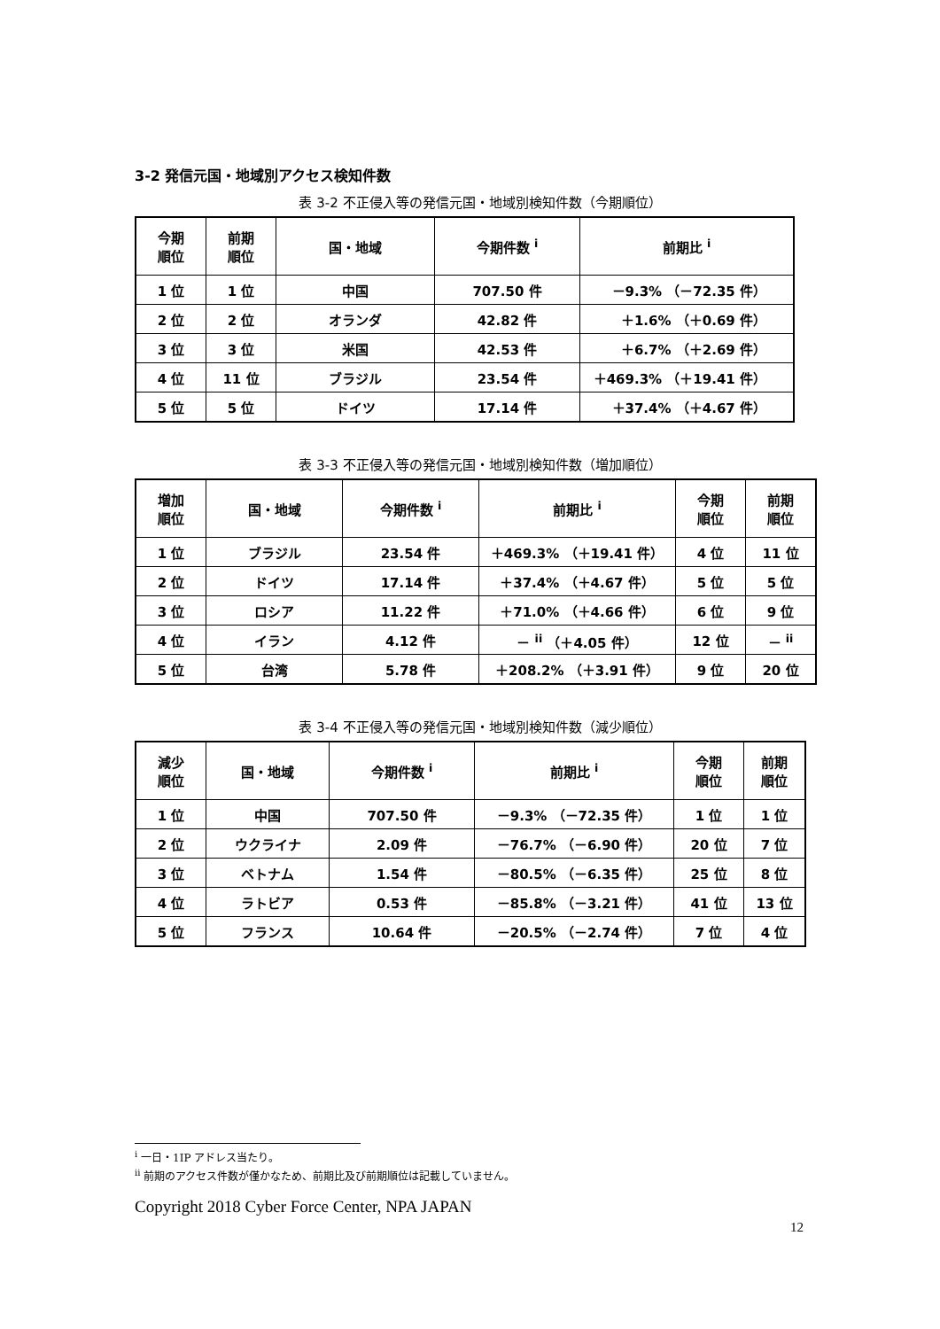3-2 発信元国・地域別アクセス検知件数
表 3-2 不正侵入等の発信元国・地域別検知件数（今期順位）
| 今期 順位 | 前期 順位 | 国・地域 | 今期件数 <sup>i</sup> | 前期比 <sup>i</sup> |
| --- | --- | --- | --- | --- |
| 1 位 | 1 位 | 中国 | 707.50 件 | －9.3% （－72.35 件） |
| 2 位 | 2 位 | オランダ | 42.82 件 | ＋1.6% （＋0.69 件） |
| 3 位 | 3 位 | 米国 | 42.53 件 | ＋6.7% （＋2.69 件） |
| 4 位 | 11 位 | ブラジル | 23.54 件 | ＋469.3% （＋19.41 件） |
| 5 位 | 5 位 | ドイツ | 17.14 件 | ＋37.4% （＋4.67 件） |
表 3-3 不正侵入等の発信元国・地域別検知件数（増加順位）
| 増加 順位 | 国・地域 | 今期件数 <sup>i</sup> | 前期比 <sup>i</sup> | 今期 順位 | 前期 順位 |
| --- | --- | --- | --- | --- | --- |
| 1 位 | ブラジル | 23.54 件 | ＋469.3% （＋19.41 件） | 4 位 | 11 位 |
| 2 位 | ドイツ | 17.14 件 | ＋37.4% （＋4.67 件） | 5 位 | 5 位 |
| 3 位 | ロシア | 11.22 件 | ＋71.0% （＋4.66 件） | 6 位 | 9 位 |
| 4 位 | イラン | 4.12 件 | － <sup>ii</sup> （＋4.05 件） | 12 位 | － <sup>ii</sup> |
| 5 位 | 台湾 | 5.78 件 | ＋208.2% （＋3.91 件） | 9 位 | 20 位 |
表 3-4 不正侵入等の発信元国・地域別検知件数（減少順位）
| 減少 順位 | 国・地域 | 今期件数 <sup>i</sup> | 前期比 <sup>i</sup> | 今期 順位 | 前期 順位 |
| --- | --- | --- | --- | --- | --- |
| 1 位 | 中国 | 707.50 件 | －9.3% （－72.35 件） | 1 位 | 1 位 |
| 2 位 | ウクライナ | 2.09 件 | －76.7% （－6.90 件） | 20 位 | 7 位 |
| 3 位 | ベトナム | 1.54 件 | －80.5% （－6.35 件） | 25 位 | 8 位 |
| 4 位 | ラトビア | 0.53 件 | －85.8% （－3.21 件） | 41 位 | 13 位 |
| 5 位 | フランス | 10.64 件 | －20.5% （－2.74 件） | 7 位 | 4 位 |
<sup>i</sup> 一日・1IP アドレス当たり。
<sup>ii</sup> 前期のアクセス件数が僅かなため、前期比及び前期順位は記載していません。
Copyright 2018 Cyber Force Center, NPA JAPAN
12